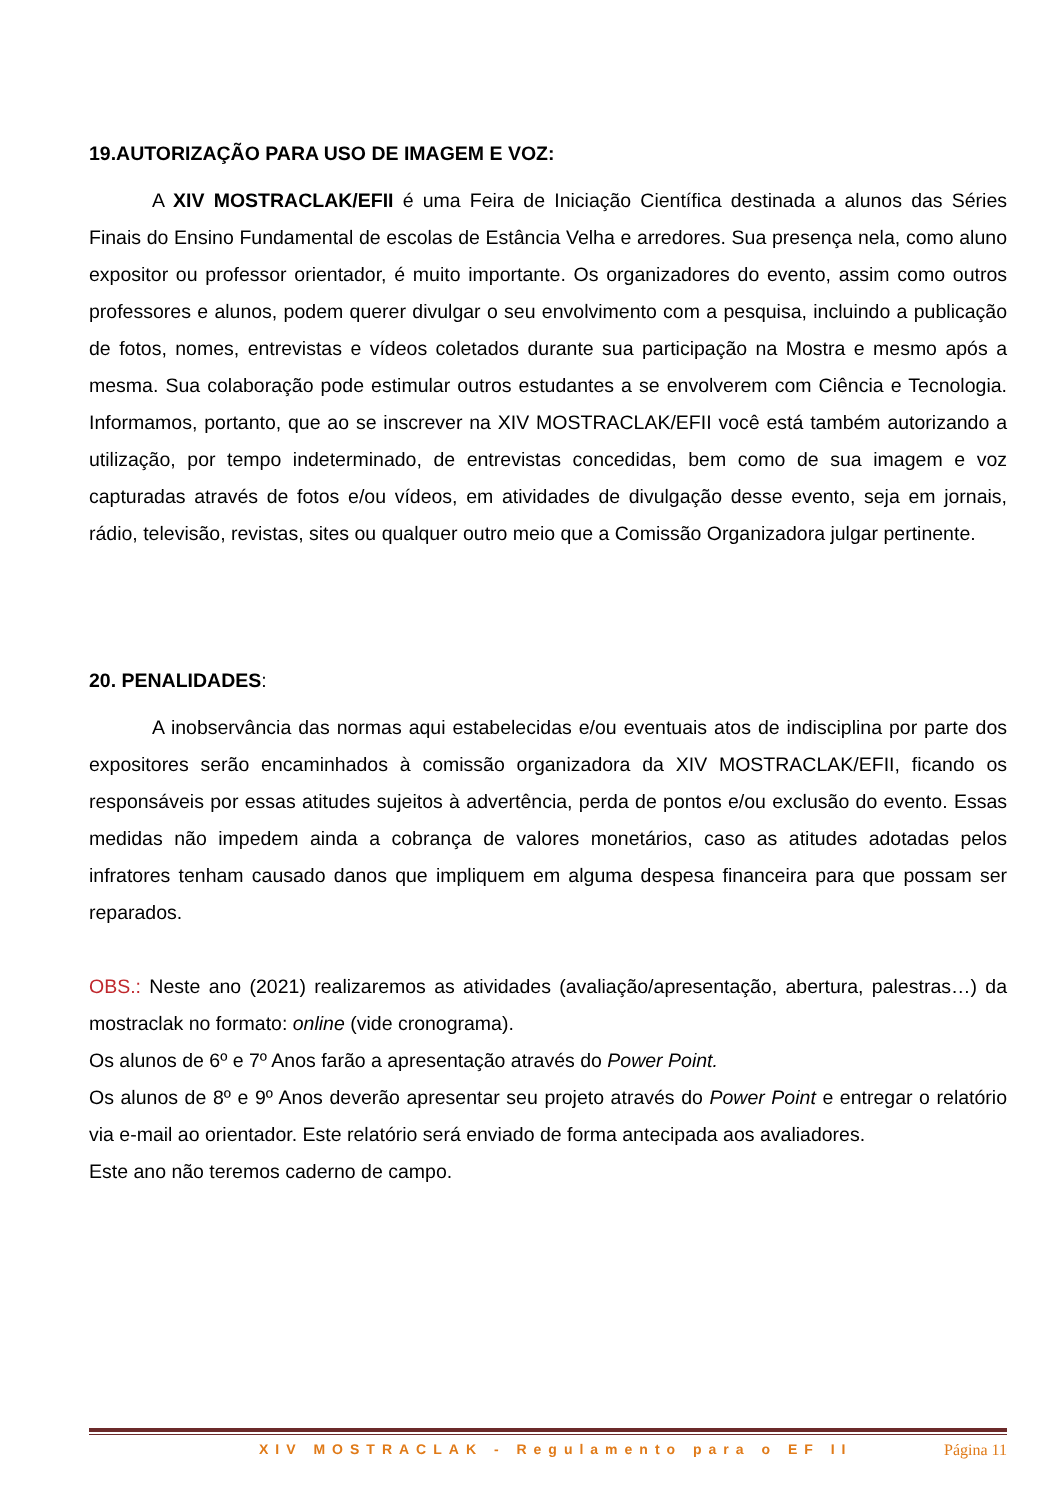19.AUTORIZAÇÃO PARA USO DE IMAGEM E VOZ:
A XIV MOSTRACLAK/EFII é uma Feira de Iniciação Científica destinada a alunos das Séries Finais do Ensino Fundamental de escolas de Estância Velha e arredores. Sua presença nela, como aluno expositor ou professor orientador, é muito importante. Os organizadores do evento, assim como outros professores e alunos, podem querer divulgar o seu envolvimento com a pesquisa, incluindo a publicação de fotos, nomes, entrevistas e vídeos coletados durante sua participação na Mostra e mesmo após a mesma. Sua colaboração pode estimular outros estudantes a se envolverem com Ciência e Tecnologia. Informamos, portanto, que ao se inscrever na XIV MOSTRACLAK/EFII você está também autorizando a utilização, por tempo indeterminado, de entrevistas concedidas, bem como de sua imagem e voz capturadas através de fotos e/ou vídeos, em atividades de divulgação desse evento, seja em jornais, rádio, televisão, revistas, sites ou qualquer outro meio que a Comissão Organizadora julgar pertinente.
20. PENALIDADES:
A inobservância das normas aqui estabelecidas e/ou eventuais atos de indisciplina por parte dos expositores serão encaminhados à comissão organizadora da XIV MOSTRACLAK/EFII, ficando os responsáveis por essas atitudes sujeitos à advertência, perda de pontos e/ou exclusão do evento. Essas medidas não impedem ainda a cobrança de valores monetários, caso as atitudes adotadas pelos infratores tenham causado danos que impliquem em alguma despesa financeira para que possam ser reparados.
OBS.: Neste ano (2021) realizaremos as atividades (avaliação/apresentação, abertura, palestras…) da mostraclak no formato: online (vide cronograma).
Os alunos de 6º e 7º Anos farão a apresentação através do Power Point.
Os alunos de 8º e 9º Anos deverão apresentar seu projeto através do Power Point e entregar o relatório via e-mail ao orientador. Este relatório será enviado de forma antecipada aos avaliadores.
Este ano não teremos caderno de campo.
XIV MOSTRACLAK - Regulamento para o EF II Página 11